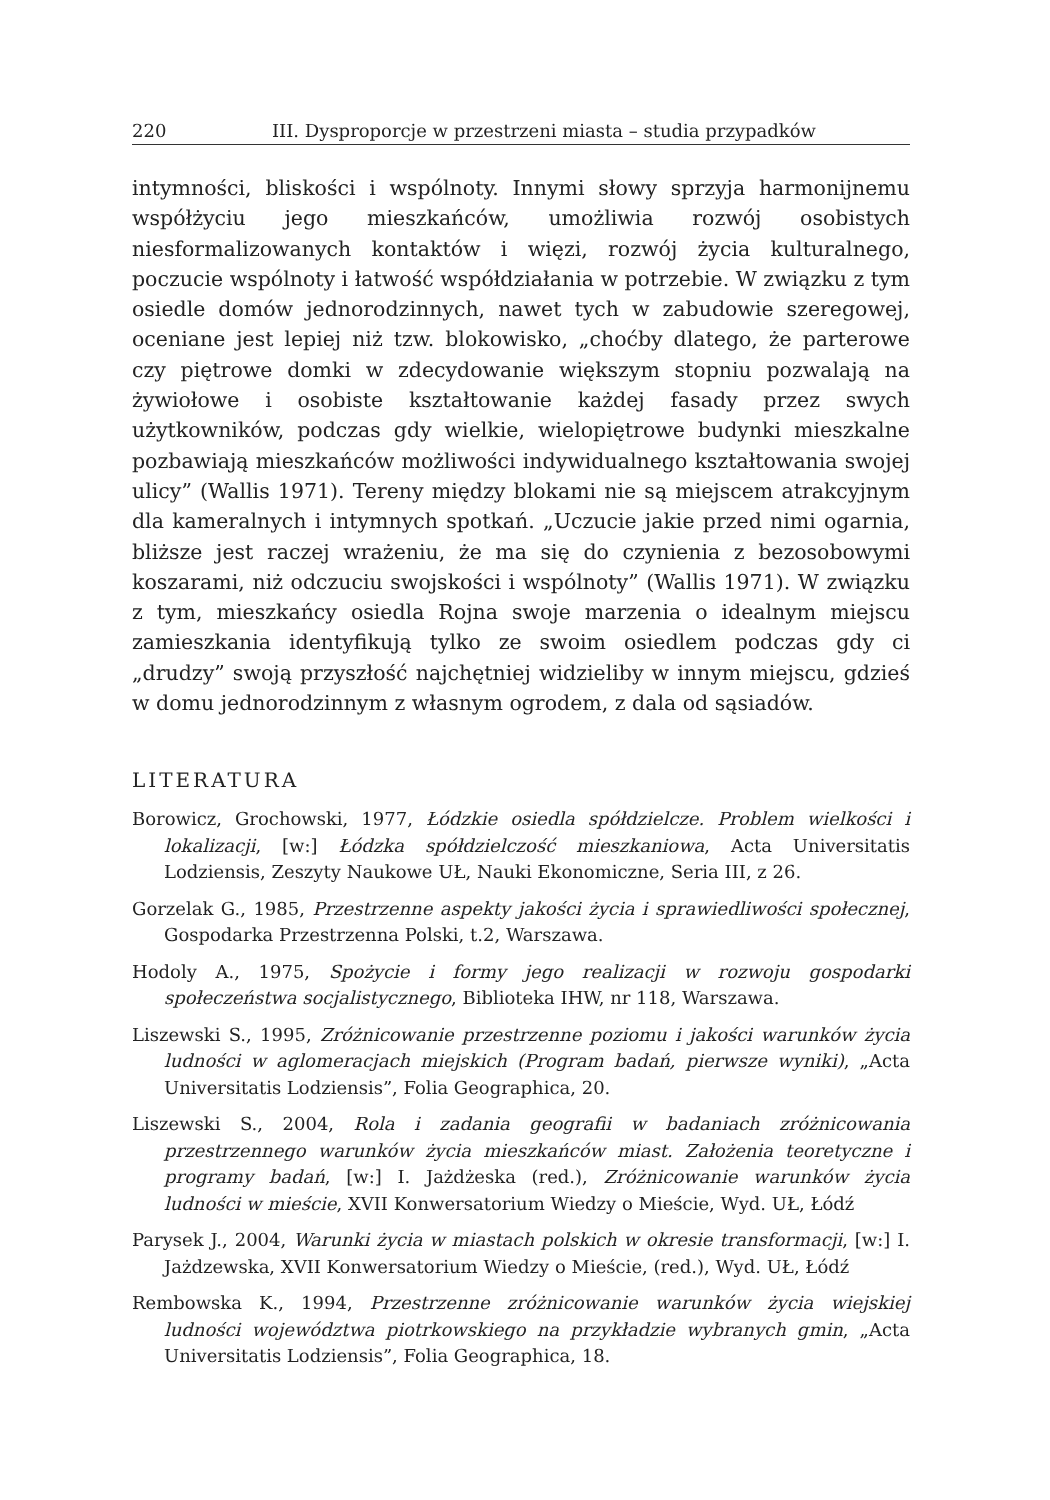220 III. Dysproporcje w przestrzeni miasta – studia przypadków
intymności, bliskości i wspólnoty. Innymi słowy sprzyja harmonijnemu współżyciu jego mieszkańców, umożliwia rozwój osobistych niesformalizowanych kontaktów i więzi, rozwój życia kulturalnego, poczucie wspólnoty i łatwość współdziałania w potrzebie. W związku z tym osiedle domów jednorodzinnych, nawet tych w zabudowie szeregowej, oceniane jest lepiej niż tzw. blokowisko, „choćby dlatego, że parterowe czy piętrowe domki w zdecydowanie większym stopniu pozwalają na żywiołowe i osobiste kształtowanie każdej fasady przez swych użytkowników, podczas gdy wielkie, wielopiętrowe budynki mieszkalne pozbawiają mieszkańców możliwości indywidualnego kształtowania swojej ulicy” (Wallis 1971). Tereny między blokami nie są miejscem atrakcyjnym dla kameralnych i intymnych spotkań. „Uczucie jakie przed nimi ogarnia, bliższe jest raczej wrażeniu, że ma się do czynienia z bezosobowymi koszarami, niż odczuciu swojskości i wspólnoty” (Wallis 1971). W związku z tym, mieszkańcy osiedla Rojna swoje marzenia o idealnym miejscu zamieszkania identyfikują tylko ze swoim osiedlem podczas gdy ci „drudzy” swoją przyszłość najchętniej widzieliby w innym miejscu, gdzieś w domu jednorodzinnym z własnym ogrodem, z dala od sąsiadów.
LITERATURA
Borowicz, Grochowski, 1977, Łódzkie osiedla spółdzielcze. Problem wielkości i lokalizacji, [w:] Łódzka spółdzielczość mieszkaniowa, Acta Universitatis Lodziensis, Zeszyty Naukowe UŁ, Nauki Ekonomiczne, Seria III, z 26.
Gorzelak G., 1985, Przestrzenne aspekty jakości życia i sprawiedliwości społecznej, Gospodarka Przestrzenna Polski, t.2, Warszawa.
Hodoly A., 1975, Spożycie i formy jego realizacji w rozwoju gospodarki społeczeństwa socjalistycznego, Biblioteka IHW, nr 118, Warszawa.
Liszewski S., 1995, Zróżnicowanie przestrzenne poziomu i jakości warunków życia ludności w aglomeracjach miejskich (Program badań, pierwsze wyniki), „Acta Universitatis Lodziensis”, Folia Geographica, 20.
Liszewski S., 2004, Rola i zadania geografii w badaniach zróżnicowania przestrzennego warunków życia mieszkańców miast. Założenia teoretyczne i programy badań, [w:] I. Jażdżeska (red.), Zróżnicowanie warunków życia ludności w mieście, XVII Konwersatorium Wiedzy o Mieście, Wyd. UŁ, Łódź
Parysek J., 2004, Warunki życia w miastach polskich w okresie transformacji, [w:] I. Jażdzewska, XVII Konwersatorium Wiedzy o Mieście, (red.), Wyd. UŁ, Łódź
Rembowska K., 1994, Przestrzenne zróżnicowanie warunków życia wiejskiej ludności województwa piotrkowskiego na przykładzie wybranych gmin, „Acta Universitatis Lodziensis”, Folia Geographica, 18.